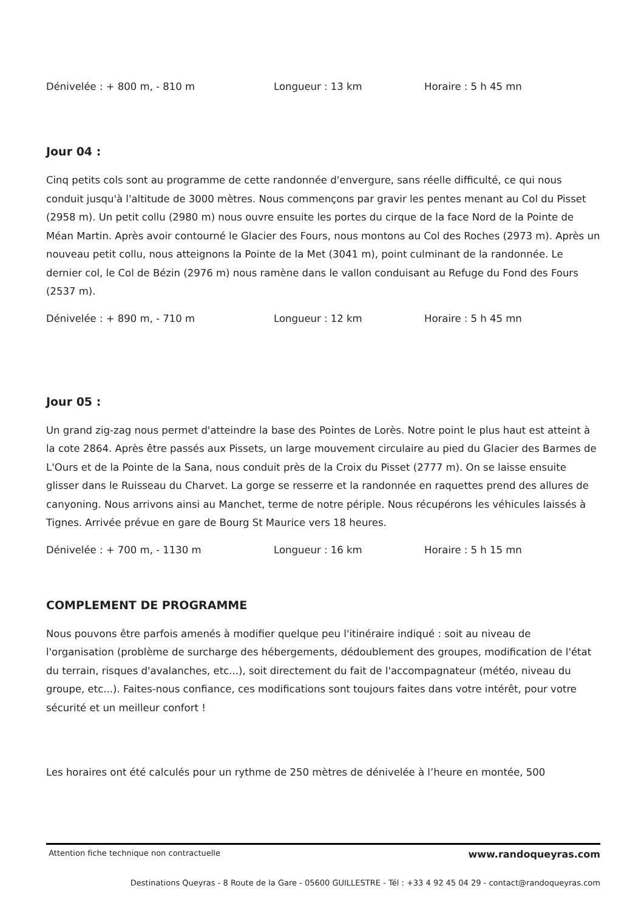Dénivelée : + 800 m, - 810 m Longueur : 13 km Horaire : 5 h 45 mn
Jour 04 :
Cinq petits cols sont au programme de cette randonnée d'envergure, sans réelle difficulté, ce qui nous conduit jusqu'à l'altitude de 3000 mètres. Nous commençons par gravir les pentes menant au Col du Pisset (2958 m). Un petit collu (2980 m) nous ouvre ensuite les portes du cirque de la face Nord de la Pointe de Méan Martin. Après avoir contourné le Glacier des Fours, nous montons au Col des Roches (2973 m). Après un nouveau petit collu, nous atteignons la Pointe de la Met (3041 m), point culminant de la randonnée. Le dernier col, le Col de Bézin (2976 m) nous ramène dans le vallon conduisant au Refuge du Fond des Fours (2537 m).
Dénivelée : + 890 m, - 710 m Longueur : 12 km Horaire : 5 h 45 mn
Jour 05 :
Un grand zig-zag nous permet d'atteindre la base des Pointes de Lorès. Notre point le plus haut est atteint à la cote 2864. Après être passés aux Pissets, un large mouvement circulaire au pied du Glacier des Barmes de L'Ours et de la Pointe de la Sana, nous conduit près de la Croix du Pisset (2777 m). On se laisse ensuite glisser dans le Ruisseau du Charvet. La gorge se resserre et la randonnée en raquettes prend des allures de canyoning. Nous arrivons ainsi au Manchet, terme de notre périple. Nous récupérons les véhicules laissés à Tignes. Arrivée prévue en gare de Bourg St Maurice vers 18 heures.
Dénivelée : + 700 m, - 1130 m Longueur : 16 km Horaire : 5 h 15 mn
COMPLEMENT DE PROGRAMME
Nous pouvons être parfois amenés à modifier quelque peu l'itinéraire indiqué : soit au niveau de l'organisation (problème de surcharge des hébergements, dédoublement des groupes, modification de l'état du terrain, risques d'avalanches, etc...), soit directement du fait de l'accompagnateur (météo, niveau du groupe, etc...). Faites-nous confiance, ces modifications sont toujours faites dans votre intérêt, pour votre sécurité et un meilleur confort !
Les horaires ont été calculés pour un rythme de 250 mètres de dénivelée à l’heure en montée, 500
Attention fiche technique non contractuelle www.randoqueyras.com
Destinations Queyras - 8 Route de la Gare - 05600 GUILLESTRE - Tél : +33 4 92 45 04 29 - contact@randoqueyras.com